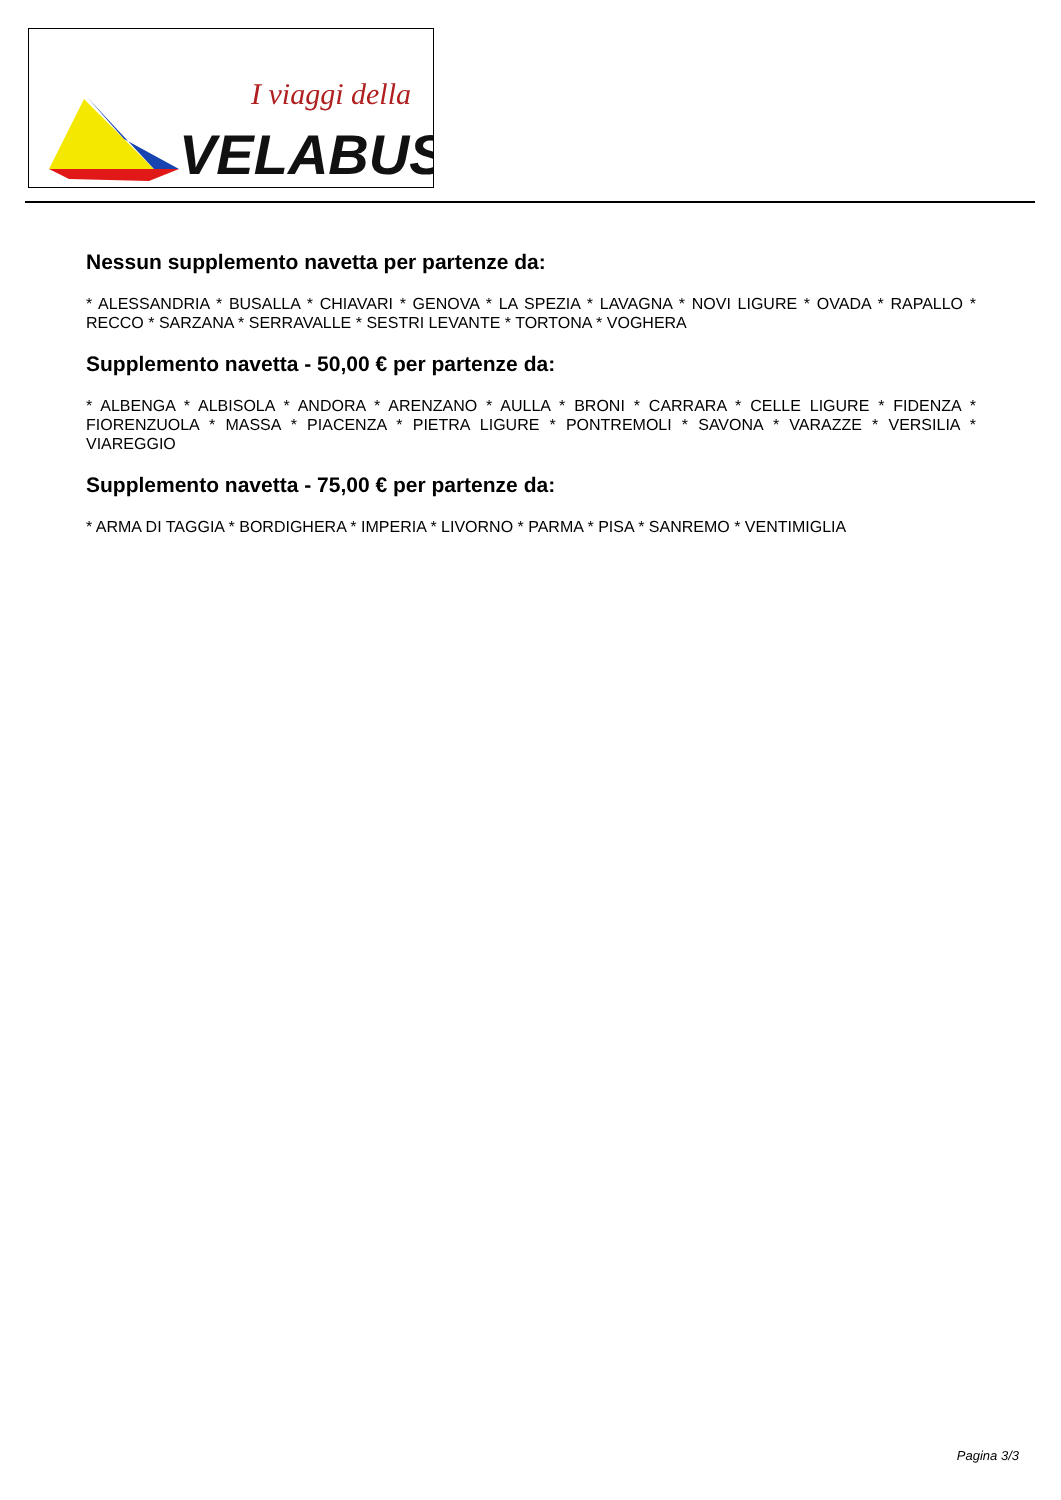I viaggi della
VELABUS
Nessun supplemento navetta per partenze da:
* ALESSANDRIA * BUSALLA * CHIAVARI * GENOVA * LA SPEZIA * LAVAGNA * NOVI LIGURE * OVADA * RAPALLO * RECCO * SARZANA * SERRAVALLE * SESTRI LEVANTE * TORTONA * VOGHERA
Supplemento navetta - 50,00 € per partenze da:
* ALBENGA * ALBISOLA * ANDORA * ARENZANO * AULLA * BRONI * CARRARA * CELLE LIGURE * FIDENZA * FIORENZUOLA * MASSA * PIACENZA * PIETRA LIGURE * PONTREMOLI * SAVONA * VARAZZE * VERSILIA * VIAREGGIO
Supplemento navetta - 75,00 € per partenze da:
* ARMA DI TAGGIA * BORDIGHERA * IMPERIA * LIVORNO * PARMA * PISA * SANREMO * VENTIMIGLIA
Pagina 3/3